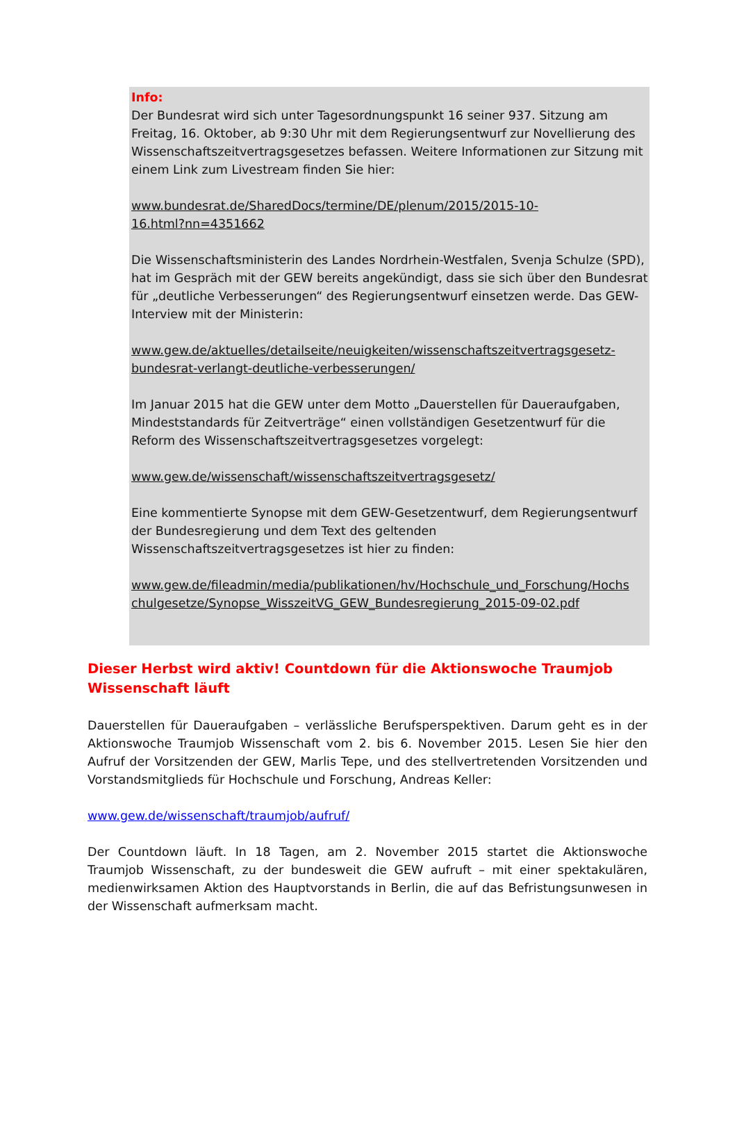Info:
Der Bundesrat wird sich unter Tagesordnungspunkt 16 seiner 937. Sitzung am Freitag, 16. Oktober, ab 9:30 Uhr mit dem Regierungsentwurf zur Novellierung des Wissenschaftszeitvertragsgesetzes befassen. Weitere Informationen zur Sitzung mit einem Link zum Livestream finden Sie hier:
www.bundesrat.de/SharedDocs/termine/DE/plenum/2015/2015-10-
16.html?nn=4351662
Die Wissenschaftsministerin des Landes Nordrhein-Westfalen, Svenja Schulze (SPD), hat im Gespräch mit der GEW bereits angekündigt, dass sie sich über den Bundesrat für „deutliche Verbesserungen“ des Regierungsentwurf einsetzen werde. Das GEW-Interview mit der Ministerin:
www.gew.de/aktuelles/detailseite/neuigkeiten/wissenschaftszeitvertragsgesetz-
bundesrat-verlangt-deutliche-verbesserungen/
Im Januar 2015 hat die GEW unter dem Motto „Dauerstellen für Daueraufgaben, Mindeststandards für Zeitverträge“ einen vollständigen Gesetzentwurf für die Reform des Wissenschaftszeitvertragsgesetzes vorgelegt:
www.gew.de/wissenschaft/wissenschaftszeitvertragsgesetz/
Eine kommentierte Synopse mit dem GEW-Gesetzentwurf, dem Regierungsentwurf der Bundesregierung und dem Text des geltenden Wissenschaftszeitvertragsgesetzes ist hier zu finden:
www.gew.de/fileadmin/media/publikationen/hv/Hochschule_und_Forschung/Hochs
chulgesetze/Synopse_WisszeitVG_GEW_Bundesregierung_2015-09-02.pdf
Dieser Herbst wird aktiv! Countdown für die Aktionswoche Traumjob Wissenschaft läuft
Dauerstellen für Daueraufgaben – verlässliche Berufsperspektiven. Darum geht es in der Aktionswoche Traumjob Wissenschaft vom 2. bis 6. November 2015. Lesen Sie hier den Aufruf der Vorsitzenden der GEW, Marlis Tepe, und des stellvertretenden Vorsitzenden und Vorstandsmitglieds für Hochschule und Forschung, Andreas Keller:
www.gew.de/wissenschaft/traumjob/aufruf/
Der Countdown läuft. In 18 Tagen, am 2. November 2015 startet die Aktionswoche Traumjob Wissenschaft, zu der bundesweit die GEW aufruft – mit einer spektakulären, medienwirksamen Aktion des Hauptvorstands in Berlin, die auf das Befristungsunwesen in der Wissenschaft aufmerksam macht.